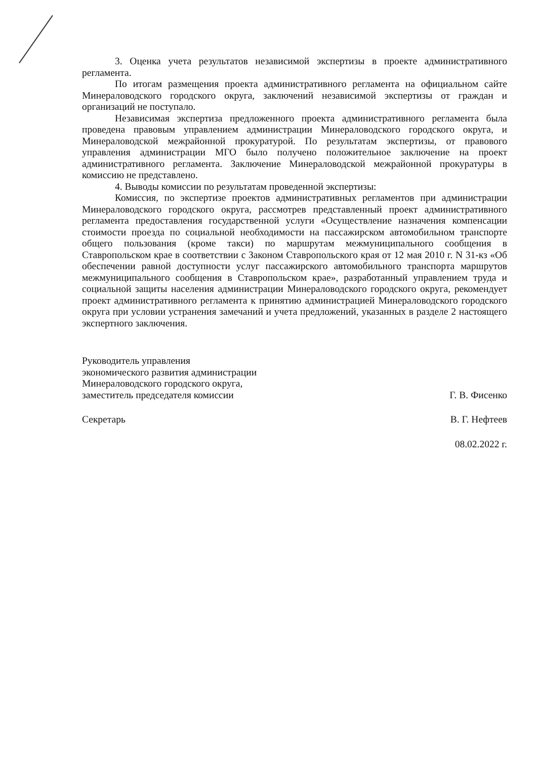3. Оценка учета результатов независимой экспертизы в проекте административного регламента.
По итогам размещения проекта административного регламента на официальном сайте Минераловодского городского округа, заключений независимой экспертизы от граждан и организаций не поступало.
Независимая экспертиза предложенного проекта административного регламента была проведена правовым управлением администрации Минераловодского городского округа, и Минераловодской межрайонной прокуратурой. По результатам экспертизы, от правового управления администрации МГО было получено положительное заключение на проект административного регламента. Заключение Минераловодской межрайонной прокуратуры в комиссию не представлено.
4. Выводы комиссии по результатам проведенной экспертизы:
Комиссия, по экспертизе проектов административных регламентов при администрации Минераловодского городского округа, рассмотрев представленный проект административного регламента предоставления государственной услуги «Осуществление назначения компенсации стоимости проезда по социальной необходимости на пассажирском автомобильном транспорте общего пользования (кроме такси) по маршрутам межмуниципального сообщения в Ставропольском крае в соответствии с Законом Ставропольского края от 12 мая 2010 г. N 31-кз «Об обеспечении равной доступности услуг пассажирского автомобильного транспорта маршрутов межмуниципального сообщения в Ставропольском крае», разработанный управлением труда и социальной защиты населения администрации Минераловодского городского округа, рекомендует проект административного регламента к принятию администрацией Минераловодского городского округа при условии устранения замечаний и учета предложений, указанных в разделе 2 настоящего экспертного заключения.
Руководитель управления
экономического развития администрации
Минераловодского городского округа,
заместитель председателя комиссии Г. В. Фисенко
Секретарь В. Г. Нефтеев
08.02.2022 г.